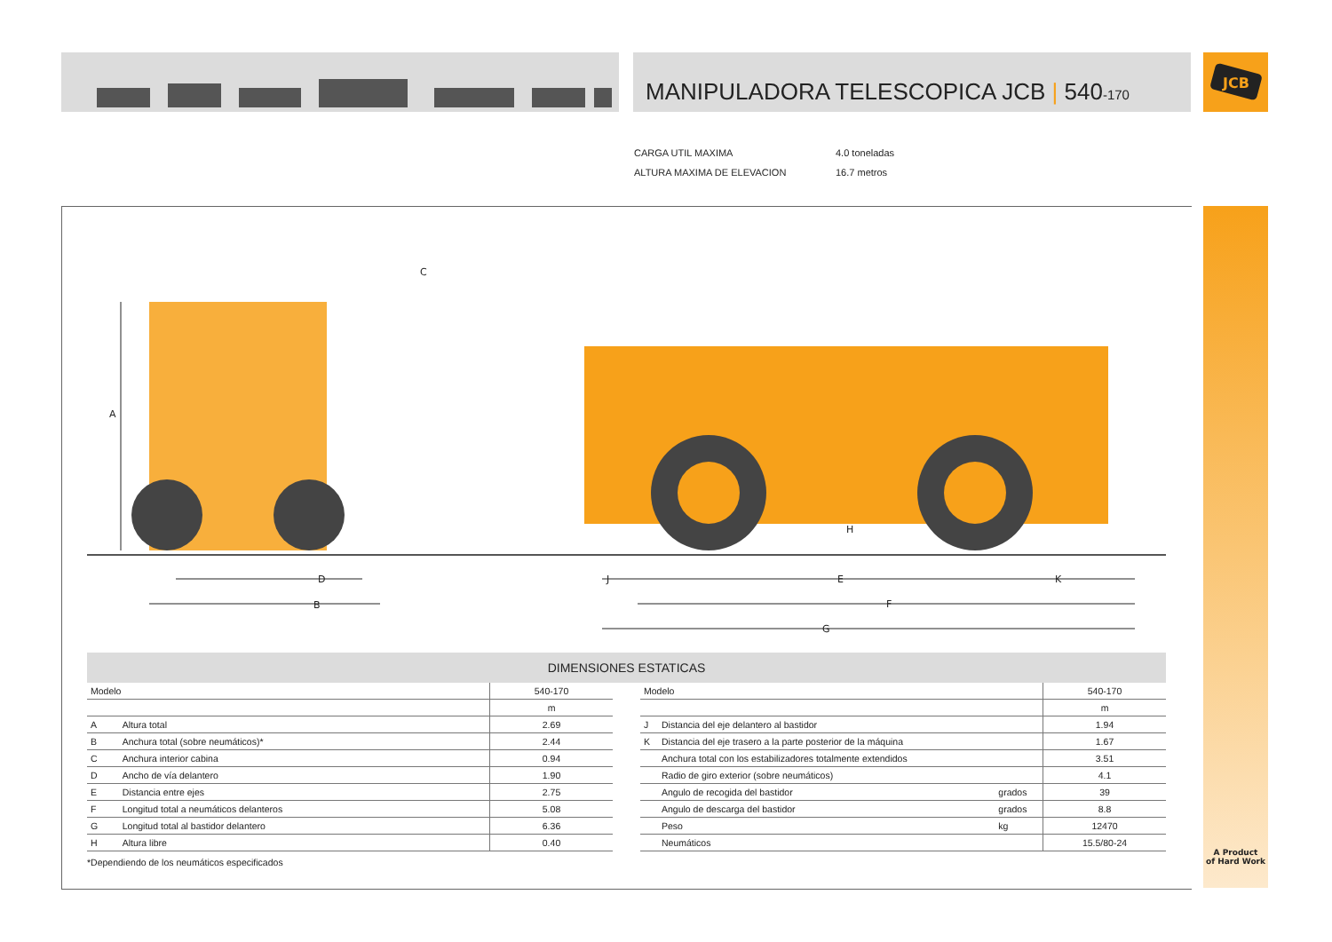JCB
MANIPULADORA TELESCOPICA JCB | 540-170
| CARGA UTIL MAXIMA | 4.0 toneladas |
| ALTURA MAXIMA DE ELEVACION | 16.7 metros |
A
B
C
D
E
F
G
H
J
K
DIMENSIONES ESTATICAS
| Modelo | | 540-170 |
| --- | --- | --- |
| | | m |
| A | Altura total | 2.69 |
| B | Anchura total (sobre neumáticos)* | 2.44 |
| C | Anchura interior cabina | 0.94 |
| D | Ancho de vía delantero | 1.90 |
| E | Distancia entre ejes | 2.75 |
| F | Longitud total a neumáticos delanteros | 5.08 |
| G | Longitud total al bastidor delantero | 6.36 |
| H | Altura libre | 0.40 |
| Modelo | | | 540-170 |
| --- | --- | --- | --- |
| | | | m |
| J | Distancia del eje delantero al bastidor | | 1.94 |
| K | Distancia del eje trasero a la parte posterior de la máquina | | 1.67 |
| | Anchura total con los estabilizadores totalmente extendidos | | 3.51 |
| | Radio de giro exterior (sobre neumáticos) | | 4.1 |
| | Angulo de recogida del bastidor | grados | 39 |
| | Angulo de descarga del bastidor | grados | 8.8 |
| | Peso | kg | 12470 |
| | Neumáticos | | 15.5/80-24 |
*Dependiendo de los neumáticos especificados
A Product
of Hard Work